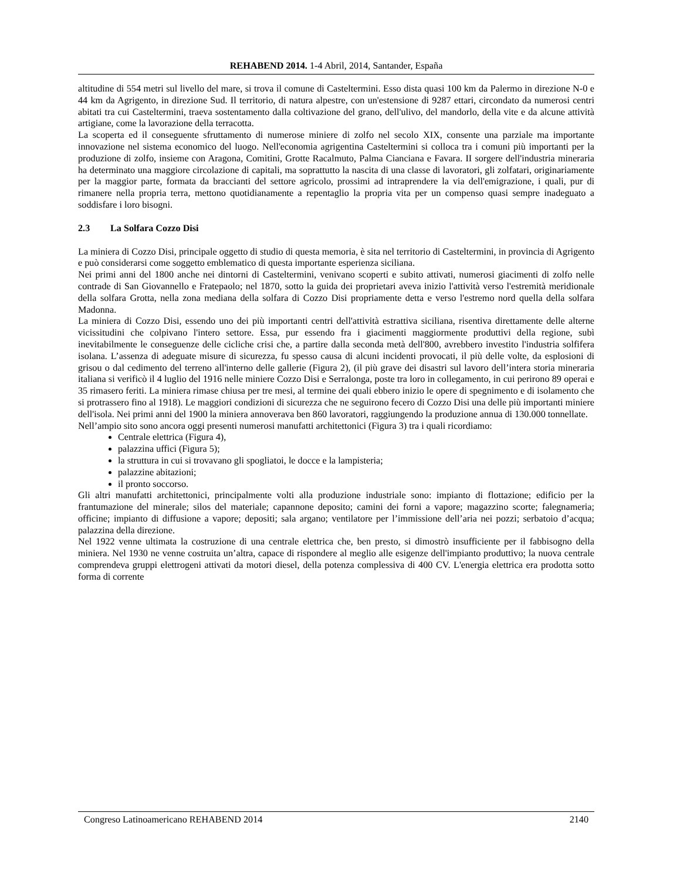REHABEND 2014. 1-4 Abril, 2014, Santander, España
altitudine di 554 metri sul livello del mare, si trova il comune di Casteltermini. Esso dista quasi 100 km da Palermo in direzione N-0 e 44 km da Agrigento, in direzione Sud. Il territorio, di natura alpestre, con un'estensione di 9287 ettari, circondato da numerosi centri abitati tra cui Casteltermini, traeva sostentamento dalla coltivazione del grano, dell'ulivo, del mandorlo, della vite e da alcune attività artigiane, come la lavorazione della terracotta.
La scoperta ed il conseguente sfruttamento di numerose miniere di zolfo nel secolo XIX, consente una parziale ma importante innovazione nel sistema economico del luogo. Nell'economia agrigentina Casteltermini si colloca tra i comuni più importanti per la produzione di zolfo, insieme con Aragona, Comitini, Grotte Racalmuto, Palma Cianciana e Favara. II sorgere dell'industria mineraria ha determinato una maggiore circolazione di capitali, ma soprattutto la nascita di una classe di lavoratori, gli zolfatari, originariamente per la maggior parte, formata da braccianti del settore agricolo, prossimi ad intraprendere la via dell'emigrazione, i quali, pur di rimanere nella propria terra, mettono quotidianamente a repentaglio la propria vita per un compenso quasi sempre inadeguato a soddisfare i loro bisogni.
2.3 La Solfara Cozzo Disi
La miniera di Cozzo Disi, principale oggetto di studio di questa memoria, è sita nel territorio di Casteltermini, in provincia di Agrigento e può considerarsi come soggetto emblematico di questa importante esperienza siciliana.
Nei primi anni del 1800 anche nei dintorni di Casteltermini, venivano scoperti e subito attivati, numerosi giacimenti di zolfo nelle contrade di San Giovannello e Fratepaolo; nel 1870, sotto la guida dei proprietari aveva inizio l'attività verso l'estremità meridionale della solfara Grotta, nella zona mediana della solfara di Cozzo Disi propriamente detta e verso l'estremo nord quella della solfara Madonna.
La miniera di Cozzo Disi, essendo uno dei più importanti centri dell'attività estrattiva siciliana, risentiva direttamente delle alterne vicissitudini che colpivano l'intero settore. Essa, pur essendo fra i giacimenti maggiormente produttivi della regione, subì inevitabilmente le conseguenze delle cicliche crisi che, a partire dalla seconda metà dell'800, avrebbero investito l'industria solfifera isolana. L’assenza di adeguate misure di sicurezza, fu spesso causa di alcuni incidenti provocati, il più delle volte, da esplosioni di grisou o dal cedimento del terreno all'interno delle gallerie (Figura 2), (il più grave dei disastri sul lavoro dell’intera storia mineraria italiana si verificò il 4 luglio del 1916 nelle miniere Cozzo Disi e Serralonga, poste tra loro in collegamento, in cui perirono 89 operai e 35 rimasero feriti. La miniera rimase chiusa per tre mesi, al termine dei quali ebbero inizio le opere di spegnimento e di isolamento che si protrassero fino al 1918). Le maggiori condizioni di sicurezza che ne seguirono fecero di Cozzo Disi una delle più importanti miniere dell'isola. Nei primi anni del 1900 la miniera annoverava ben 860 lavoratori, raggiungendo la produzione annua di 130.000 tonnellate.
Nell’ampio sito sono ancora oggi presenti numerosi manufatti architettonici (Figura 3) tra i quali ricordiamo:
Centrale elettrica (Figura 4),
palazzina uffici (Figura 5);
la struttura in cui si trovavano gli spogliatoi, le docce e la lampisteria;
palazzine abitazioni;
il pronto soccorso.
Gli altri manufatti architettonici, principalmente volti alla produzione industriale sono: impianto di flottazione; edificio per la frantumazione del minerale; silos del materiale; capannone deposito; camini dei forni a vapore; magazzino scorte; falegnameria; officine; impianto di diffusione a vapore; depositi; sala argano; ventilatore per l’immissione dell’aria nei pozzi; serbatoio d’acqua; palazzina della direzione.
Nel 1922 venne ultimata la costruzione di una centrale elettrica che, ben presto, si dimostrò insufficiente per il fabbisogno della miniera. Nel 1930 ne venne costruita un’altra, capace di rispondere al meglio alle esigenze dell'impianto produttivo; la nuova centrale comprendeva gruppi elettrogeni attivati da motori diesel, della potenza complessiva di 400 CV. L'energia elettrica era prodotta sotto forma di corrente
Congreso Latinoamericano REHABEND 2014 2140